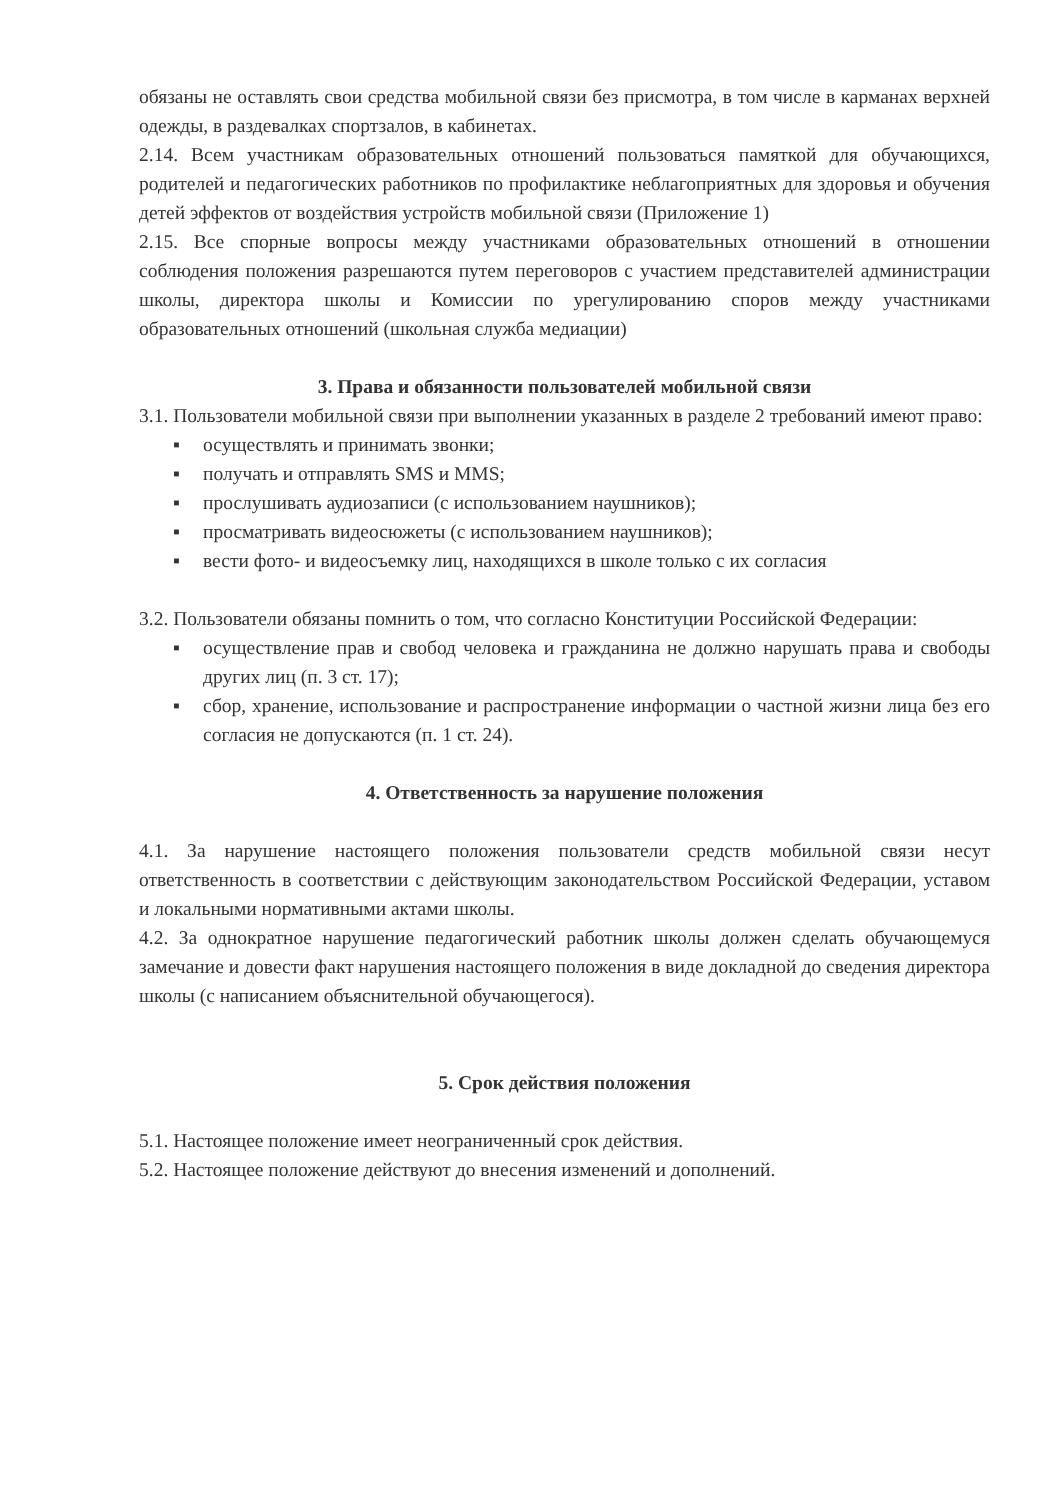обязаны не оставлять свои средства мобильной связи без присмотра, в том числе в карманах верхней одежды, в раздевалках спортзалов, в кабинетах.
2.14. Всем участникам образовательных отношений пользоваться памяткой для обучающихся, родителей и педагогических работников по профилактике неблагоприятных для здоровья и обучения детей эффектов от воздействия устройств мобильной связи (Приложение 1)
2.15. Все спорные вопросы между участниками образовательных отношений в отношении соблюдения положения разрешаются путем переговоров с участием представителей администрации школы, директора школы и Комиссии по урегулированию споров между участниками образовательных отношений (школьная служба медиации)
3. Права и обязанности пользователей мобильной связи
3.1. Пользователи мобильной связи при выполнении указанных в разделе 2 требований имеют право:
▪ осуществлять и принимать звонки;
▪ получать и отправлять SMS и MMS;
▪ прослушивать аудиозаписи (с использованием наушников);
▪ просматривать видеосюжеты (с использованием наушников);
▪ вести фото- и видеосъемку лиц, находящихся в школе только с их согласия
3.2. Пользователи обязаны помнить о том, что согласно Конституции Российской Федерации:
▪ осуществление прав и свобод человека и гражданина не должно нарушать права и свободы других лиц (п. 3 ст. 17);
▪ сбор, хранение, использование и распространение информации о частной жизни лица без его согласия не допускаются (п. 1 ст. 24).
4. Ответственность за нарушение положения
4.1. За нарушение настоящего положения пользователи средств мобильной связи несут ответственность в соответствии с действующим законодательством Российской Федерации, уставом и локальными нормативными актами школы.
4.2. За однократное нарушение педагогический работник школы должен сделать обучающемуся замечание и довести факт нарушения настоящего положения в виде докладной до сведения директора школы (с написанием объяснительной обучающегося).
5. Срок действия положения
5.1. Настоящее положение имеет неограниченный срок действия.
5.2. Настоящее положение действуют до внесения изменений и дополнений.